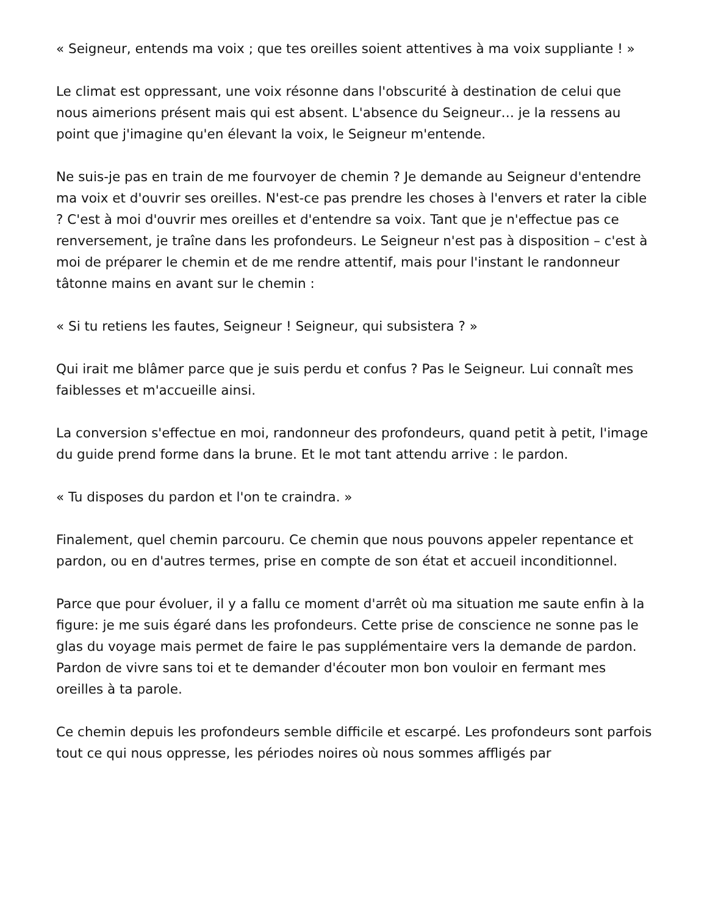« Seigneur, entends ma voix ; que tes oreilles soient attentives à ma voix suppliante ! »
Le climat est oppressant, une voix résonne dans l'obscurité à destination de celui que nous aimerions présent mais qui est absent. L'absence du Seigneur… je la ressens au point que j'imagine qu'en élevant la voix, le Seigneur m'entende.
Ne suis-je pas en train de me fourvoyer de chemin ? Je demande au Seigneur d'entendre ma voix et d'ouvrir ses oreilles. N'est-ce pas prendre les choses à l'envers et rater la cible ? C'est à moi d'ouvrir mes oreilles et d'entendre sa voix. Tant que je n'effectue pas ce renversement, je traîne dans les profondeurs. Le Seigneur n'est pas à disposition – c'est à moi de préparer le chemin et de me rendre attentif, mais pour l'instant le randonneur tâtonne mains en avant sur le chemin :
« Si tu retiens les fautes, Seigneur ! Seigneur, qui subsistera ? »
Qui irait me blâmer parce que je suis perdu et confus ? Pas le Seigneur. Lui connaît mes faiblesses et m'accueille ainsi.
La conversion s'effectue en moi, randonneur des profondeurs, quand petit à petit, l'image du guide prend forme dans la brune. Et le mot tant attendu arrive : le pardon.
« Tu disposes du pardon et l'on te craindra. »
Finalement, quel chemin parcouru. Ce chemin que nous pouvons appeler repentance et pardon, ou en d'autres termes, prise en compte de son état et accueil inconditionnel.
Parce que pour évoluer, il y a fallu ce moment d'arrêt où ma situation me saute enfin à la figure: je me suis égaré dans les profondeurs. Cette prise de conscience ne sonne pas le glas du voyage mais permet de faire le pas supplémentaire vers la demande de pardon. Pardon de vivre sans toi et te demander d'écouter mon bon vouloir en fermant mes oreilles à ta parole.
Ce chemin depuis les profondeurs semble difficile et escarpé. Les profondeurs sont parfois tout ce qui nous oppresse, les périodes noires où nous sommes affligés par